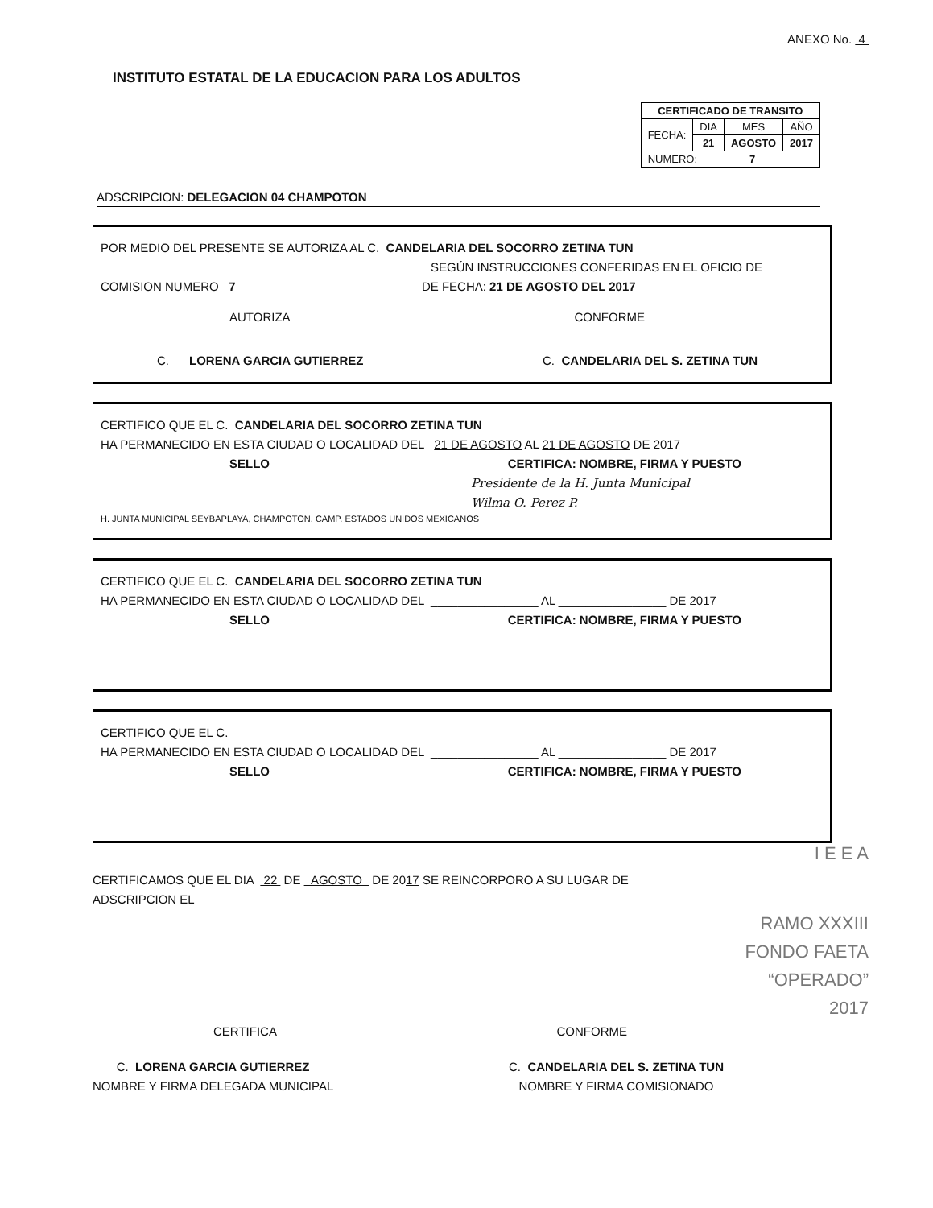ANEXO No. 4
INSTITUTO ESTATAL DE LA EDUCACION PARA LOS ADULTOS
| CERTIFICADO DE TRANSITO | | | |
| FECHA: | DIA | MES | AÑO |
| | 21 | AGOSTO | 2017 |
| NUMERO: 7 | | | |
ADSCRIPCION: DELEGACION 04 CHAMPOTON
POR MEDIO DEL PRESENTE SE AUTORIZA AL C. CANDELARIA DEL SOCORRO ZETINA TUN
SEGÚN INSTRUCCIONES CONFERIDAS EN EL OFICIO DE
COMISION NUMERO 7 DE FECHA: 21 DE AGOSTO DEL 2017
AUTORIZA CONFORME
C. LORENA GARCIA GUTIERREZ C. CANDELARIA DEL S. ZETINA TUN
CERTIFICO QUE EL C. CANDELARIA DEL SOCORRO ZETINA TUN
HA PERMANECIDO EN ESTA CIUDAD O LOCALIDAD DEL 21 DE AGOSTO AL 21 DE AGOSTO DE 2017
SELLO CERTIFICA: NOMBRE, FIRMA Y PUESTO
Presidente de la H. Junta Municipal
Wilma O. Perez P.
H. JUNTA MUNICIPAL SEYBAPLAYA, CHAMPOTON, CAMP. ESTADOS UNIDOS MEXICANOS
CERTIFICO QUE EL C. CANDELARIA DEL SOCORRO ZETINA TUN
HA PERMANECIDO EN ESTA CIUDAD O LOCALIDAD DEL ________________ AL ________________ DE 2017
SELLO CERTIFICA: NOMBRE, FIRMA Y PUESTO
CERTIFICO QUE EL C.
HA PERMANECIDO EN ESTA CIUDAD O LOCALIDAD DEL ________________ AL ________________ DE 2017
SELLO CERTIFICA: NOMBRE, FIRMA Y PUESTO
I E E A
CERTIFICAMOS QUE EL DIA 22 DE AGOSTO DE 2017 SE REINCORPORO A SU LUGAR DE
ADSCRIPCION EL
RAMO XXXIII
FONDO FAETA
“OPERADO”
2017
CERTIFICA CONFORME
C. LORENA GARCIA GUTIERREZ
NOMBRE Y FIRMA DELEGADA MUNICIPAL
C. CANDELARIA DEL S. ZETINA TUN
NOMBRE Y FIRMA COMISIONADO